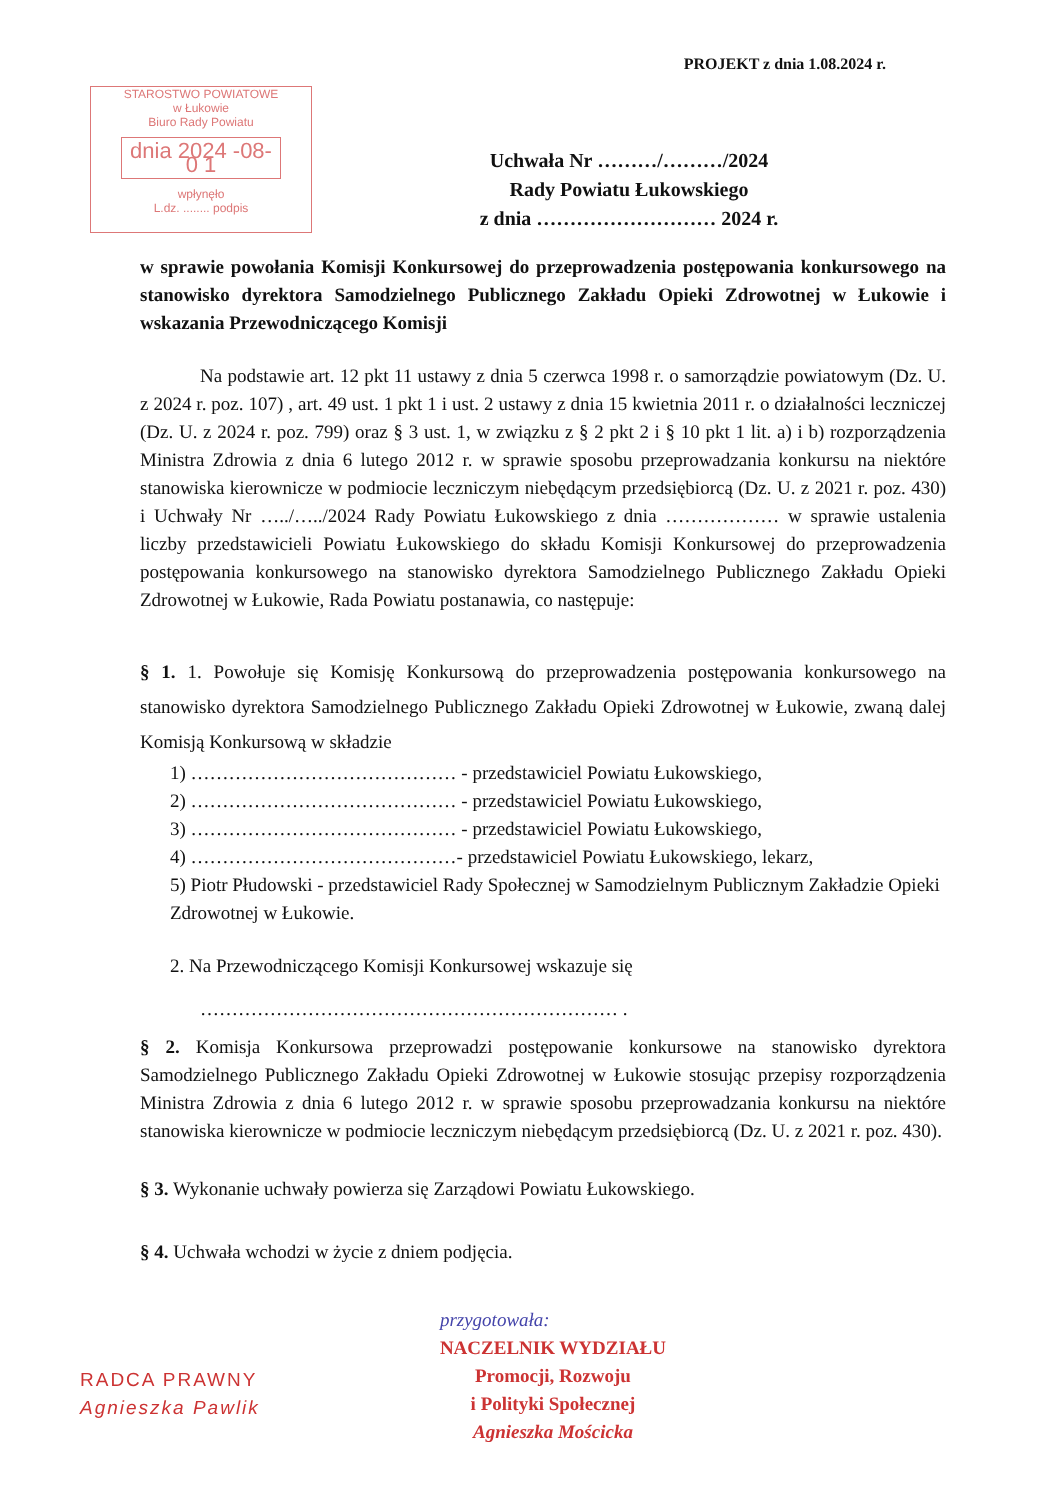PROJEKT z dnia 1.08.2024 r.
STAROSTWO POWIATOWE
w Łukowie
Biuro Rady Powiatu
dnia 2024 -08- 0 1
wpłynęło
L.dz. ........ podpis
Uchwała Nr ………/………/2024
Rady Powiatu Łukowskiego
z dnia ……………………… 2024 r.
w sprawie powołania Komisji Konkursowej do przeprowadzenia postępowania konkursowego na stanowisko dyrektora Samodzielnego Publicznego Zakładu Opieki Zdrowotnej w Łukowie i wskazania Przewodniczącego Komisji
Na podstawie art. 12 pkt 11 ustawy z dnia 5 czerwca 1998 r. o samorządzie powiatowym (Dz. U. z 2024 r. poz. 107) , art. 49 ust. 1 pkt 1 i ust. 2 ustawy z dnia 15 kwietnia 2011 r. o działalności leczniczej (Dz. U. z 2024 r. poz. 799) oraz § 3 ust. 1, w związku z § 2 pkt 2 i § 10 pkt 1 lit. a) i b) rozporządzenia Ministra Zdrowia z dnia 6 lutego 2012 r. w sprawie sposobu przeprowadzania konkursu na niektóre stanowiska kierownicze w podmiocie leczniczym niebędącym przedsiębiorcą (Dz. U. z 2021 r. poz. 430) i Uchwały Nr …../…../2024 Rady Powiatu Łukowskiego z dnia ……………… w sprawie ustalenia liczby przedstawicieli Powiatu Łukowskiego do składu Komisji Konkursowej do przeprowadzenia postępowania konkursowego na stanowisko dyrektora Samodzielnego Publicznego Zakładu Opieki Zdrowotnej w Łukowie, Rada Powiatu postanawia, co następuje:
§ 1. 1. Powołuje się Komisję Konkursową do przeprowadzenia postępowania konkursowego na stanowisko dyrektora Samodzielnego Publicznego Zakładu Opieki Zdrowotnej w Łukowie, zwaną dalej Komisją Konkursową w składzie
1) …………………………………… - przedstawiciel Powiatu Łukowskiego,
2) …………………………………… - przedstawiciel Powiatu Łukowskiego,
3) …………………………………… - przedstawiciel Powiatu Łukowskiego,
4) ……………………………………- przedstawiciel Powiatu Łukowskiego, lekarz,
5) Piotr Płudowski - przedstawiciel Rady Społecznej w Samodzielnym Publicznym Zakładzie Opieki Zdrowotnej w Łukowie.
2. Na Przewodniczącego Komisji Konkursowej wskazuje się
………………………………………………………… .
§ 2. Komisja Konkursowa przeprowadzi postępowanie konkursowe na stanowisko dyrektora Samodzielnego Publicznego Zakładu Opieki Zdrowotnej w Łukowie stosując przepisy rozporządzenia Ministra Zdrowia z dnia 6 lutego 2012 r. w sprawie sposobu przeprowadzania konkursu na niektóre stanowiska kierownicze w podmiocie leczniczym niebędącym przedsiębiorcą (Dz. U. z 2021 r. poz. 430).
§ 3. Wykonanie uchwały powierza się Zarządowi Powiatu Łukowskiego.
§ 4. Uchwała wchodzi w życie z dniem podjęcia.
RADCA PRAWNY
Agnieszka Pawlik
przygotowała:
NACZELNIK WYDZIAŁU
Promocji, Rozwoju
i Polityki Społecznej
Agnieszka Mościcka